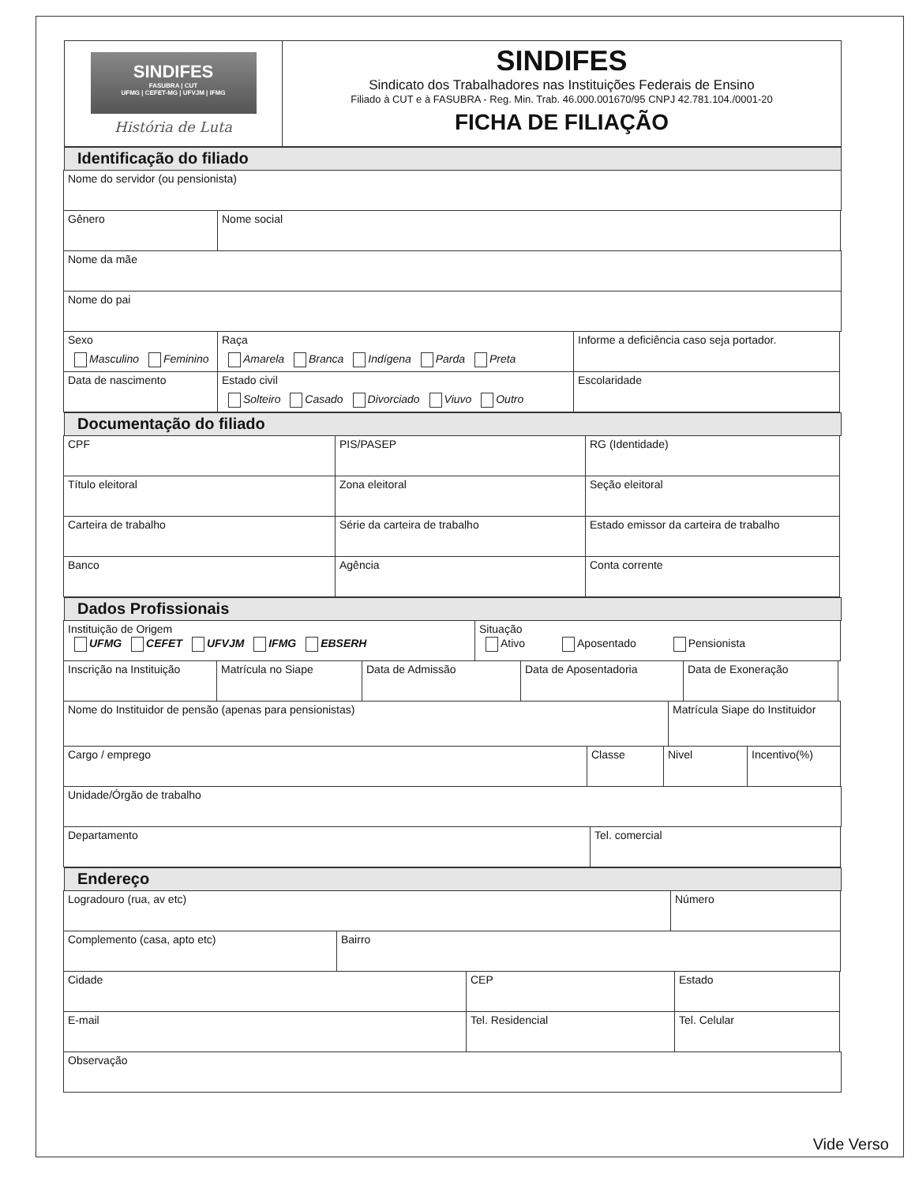SINDIFES
FASUBRA | CUT
UFMG | CEFET-MG | UFVJM | IFMG
História de Luta
SINDIFES
Sindicato dos Trabalhadores nas Instituições Federais de Ensino
Filiado à CUT e à FASUBRA - Reg. Min. Trab. 46.000.001670/95 CNPJ 42.781.104./0001-20
FICHA DE FILIAÇÃO
Identificação do filiado
Nome do servidor (ou pensionista)
Gênero Nome social
Nome da mãe
Nome do pai
Sexo
Masculino Feminino
Raça
Amarela Branca Indígena Parda Preta
Informe a deficiência caso seja portador.
Data de nascimento Estado civil
Solteiro Casado Divorciado Viuvo Outro
Escolaridade
Documentação do filiado
CPF PIS/PASEP RG (Identidade)
Título eleitoral Zona eleitoral Seção eleitoral
Carteira de trabalho Série da carteira de trabalho Estado emissor da carteira de trabalho
Banco Agência Conta corrente
Dados Profissionais
Instituição de Origem
UFMG CEFET UFVJM IFMG EBSERH
Situação
Ativo Aposentado Pensionista
Inscrição na Instituição
Matrícula no Siape Data de Admissão Data de Aposentadoria Data de Exoneração
Nome do Instituidor de pensão (apenas para pensionistas) Matrícula Siape do Instituidor
Cargo / emprego Classe Nivel Incentivo(%)
Unidade/Órgão de trabalho
Departamento Tel. comercial
Endereço
Logradouro (rua, av etc) Número
Complemento (casa, apto etc) Bairro
Cidade CEP Estado
E-mail Tel. Residencial Tel. Celular
Observação
Vide Verso